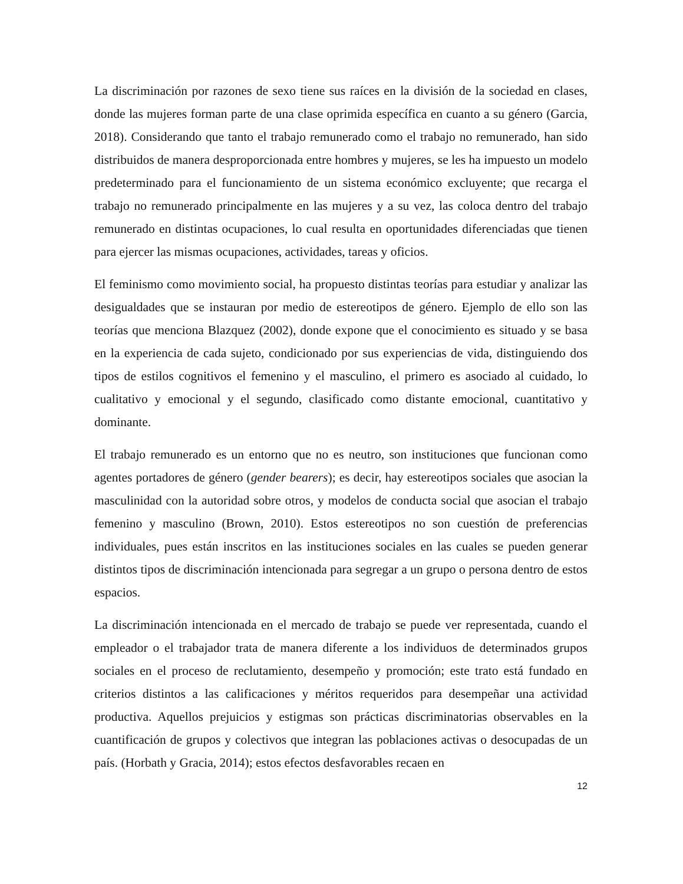La discriminación por razones de sexo tiene sus raíces en la división de la sociedad en clases, donde las mujeres forman parte de una clase oprimida específica en cuanto a su género (Garcia, 2018). Considerando que tanto el trabajo remunerado como el trabajo no remunerado, han sido distribuidos de manera desproporcionada entre hombres y mujeres, se les ha impuesto un modelo predeterminado para el funcionamiento de un sistema económico excluyente; que recarga el trabajo no remunerado principalmente en las mujeres y a su vez, las coloca dentro del trabajo remunerado en distintas ocupaciones, lo cual resulta en oportunidades diferenciadas que tienen para ejercer las mismas ocupaciones, actividades, tareas y oficios.
El feminismo como movimiento social, ha propuesto distintas teorías para estudiar y analizar las desigualdades que se instauran por medio de estereotipos de género. Ejemplo de ello son las teorías que menciona Blazquez (2002), donde expone que el conocimiento es situado y se basa en la experiencia de cada sujeto, condicionado por sus experiencias de vida, distinguiendo dos tipos de estilos cognitivos el femenino y el masculino, el primero es asociado al cuidado, lo cualitativo y emocional y el segundo, clasificado como distante emocional, cuantitativo y dominante.
El trabajo remunerado es un entorno que no es neutro, son instituciones que funcionan como agentes portadores de género (gender bearers); es decir, hay estereotipos sociales que asocian la masculinidad con la autoridad sobre otros, y modelos de conducta social que asocian el trabajo femenino y masculino (Brown, 2010). Estos estereotipos no son cuestión de preferencias individuales, pues están inscritos en las instituciones sociales en las cuales se pueden generar distintos tipos de discriminación intencionada para segregar a un grupo o persona dentro de estos espacios.
La discriminación intencionada en el mercado de trabajo se puede ver representada, cuando el empleador o el trabajador trata de manera diferente a los individuos de determinados grupos sociales en el proceso de reclutamiento, desempeño y promoción; este trato está fundado en criterios distintos a las calificaciones y méritos requeridos para desempeñar una actividad productiva. Aquellos prejuicios y estigmas son prácticas discriminatorias observables en la cuantificación de grupos y colectivos que integran las poblaciones activas o desocupadas de un país. (Horbath y Gracia, 2014); estos efectos desfavorables recaen en
12